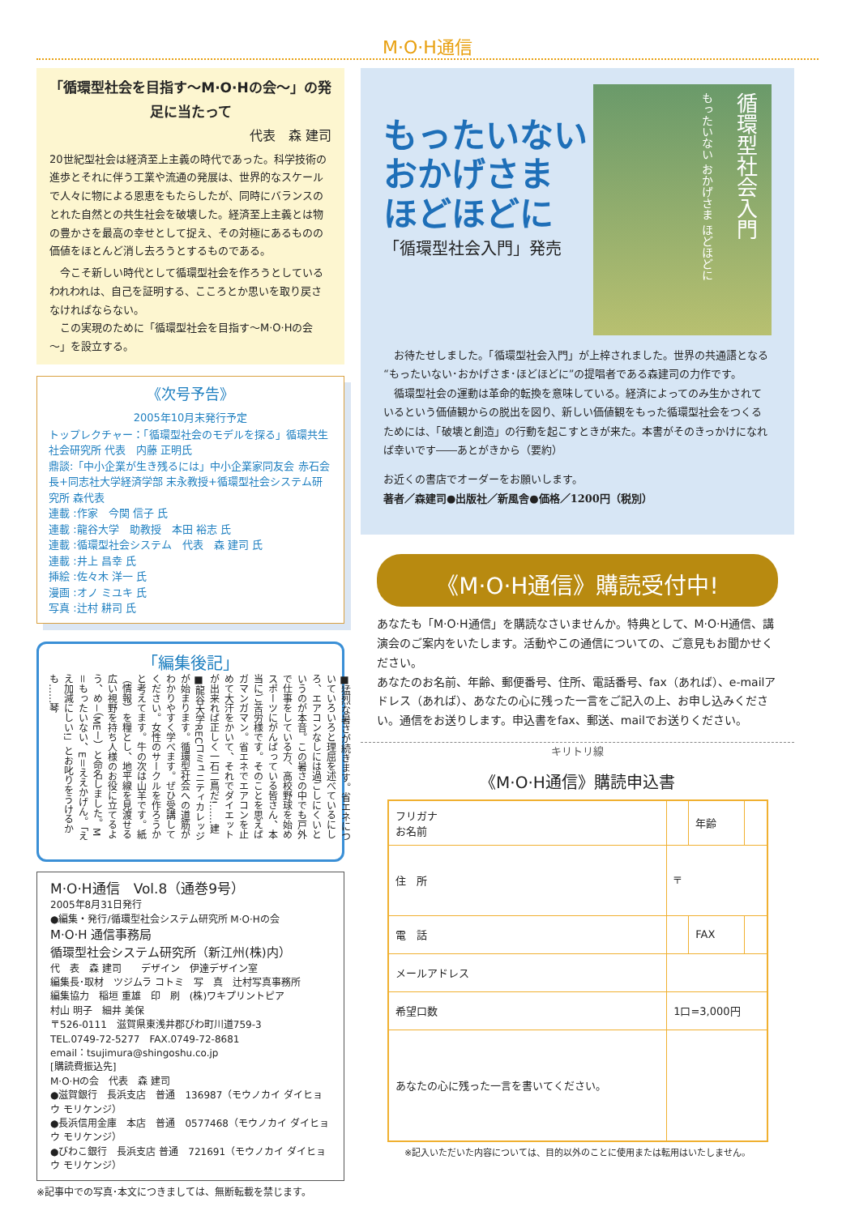M·O·H通信
「循環型社会を目指す～M·O·Hの会～」の発足に当たって
代表　森 建司
20世紀型社会は経済至上主義の時代であった。科学技術の進歩とそれに伴う工業や流通の発展は、世界的なスケールで人々に物による恩恵をもたらしたが、同時にバランスのとれた自然との共生社会を破壊した。経済至上主義とは物の豊かさを最高の幸せとして捉え、その対極にあるものの価値をほとんど消し去ろうとするものである。
　今こそ新しい時代として循環型社会を作ろうとしているわれわれは、自己を証明する、こころとか思いを取り戻さなければならない。
　この実現のために「循環型社会を目指す～M·O·Hの会～」を設立する。
《次号予告》
2005年10月末発行予定
トップレクチャー：「循環型社会のモデルを探る」循環共生社会研究所 代表　内藤 正明氏
鼎談:「中小企業が生き残るには」中小企業家同友会 赤石会長+同志社大学経済学部 末永教授+循環型社会システム研究所 森代表
連載 :作家　今関 信子 氏
連載 :龍谷大学　助教授　本田 裕志 氏
連載 :循環型社会システム　代表　森 建司 氏
連載 :井上 昌幸 氏
挿絵 :佐々木 洋一 氏
漫画 :オノ ミユキ 氏
写真 :辻村 耕司 氏
「編集後記」
■猛烈な暑さが続きます。省エネについていろいろと理屈を述べているにしろ、エアコンなしには過ごしにくいというのが本音。この暑さの中でも戸外で仕事をしている方、高校野球を始めスポーツにがんばっている皆さん、本当にご苦労様です。そのことを思えばガマンガマン。省エネでエアコンを止めて大汗をかいて、それでダイエットが出来れば正しく一石二鳥だ!……建 ■龍谷大学RECコミュニティカレッジが始まります。循環型社会への道筋がわかりやすく学べます。ぜひ受講してください。女性のサークルを作ろうかと考えてます。牛の次は山羊です。紙（情報）を糧とし、地平線を見渡せる広い視野を持ち人様のお役に立てるよう、め－（MEー）と命名しました。M＝もったいない、E＝ええかげん。「ええ加減にしい!」とお叱りをうけるかも……琴
M·O·H通信　Vol.8（通巻9号）
2005年8月31日発行
●編集・発行/循環型社会システム研究所 M·O·Hの会
M·O·H 通信事務局
循環型社会システム研究所（新江州(株)内）
代　表　森 建司　　デザイン　伊達デザイン室
編集長･取材　ツジムラ コトミ　写　真　辻村写真事務所
編集協力　稲垣 重雄　印　刷　(株)ワキプリントピア
村山 明子　細井 美保
〒526-0111　滋賀県東浅井郡びわ町川道759-3
TEL.0749-72-5277　FAX.0749-72-8681
email：tsujimura@shingoshu.co.jp
[購読費振込先]
M·O·Hの会　代表　森 建司
●滋賀銀行　長浜支店　普通　136987（モウノカイ ダイヒョウ モリケンジ）
●長浜信用金庫　本店　普通　0577468（モウノカイ ダイヒョウ モリケンジ）
●びわこ銀行　長浜支店 普通　721691（モウノカイ ダイヒョウ モリケンジ）
※記事中での写真･本文につきましては、無断転載を禁じます。
循環型社会入門
もったいない おかげさま ほどほどに
もったいない
おかげさま
ほどほどに
「循環型社会入門」発売
　お待たせしました。「循環型社会入門」が上梓されました。世界の共通語となる“もったいない･おかげさま･ほどほどに”の提唱者である森建司の力作です。
　循環型社会の運動は革命的転換を意味している。経済によってのみ生かされているという価値観からの脱出を図り、新しい価値観をもった循環型社会をつくるためには、「破壊と創造」の行動を起こすときが来た。本書がそのきっかけになれば幸いです――あとがきから（要約）
お近くの書店でオーダーをお願いします。
著者／森建司●出版社／新風舎●価格／1200円（税別）
《M·O·H通信》購読受付中!
あなたも「M·O·H通信」を購読なさいませんか。特典として、M·O·H通信、講演会のご案内をいたします。活動やこの通信についての、ご意見もお聞かせください。
あなたのお名前、年齢、郵便番号、住所、電話番号、fax（あれば）、e-mailアドレス（あれば）、あなたの心に残った一言をご記入の上、お申し込みください。通信をお送りします。申込書をfax、郵送、mailでお送りください。
キリトリ線
《M·O·H通信》購読申込書
| フリガナ お名前 | | 年齢 | |
| 住 所 | 〒 | | |
| 電 話 | | FAX | |
| メールアドレス | | | |
| 希望口数 | 1口=3,000円 | | |
| あなたの心に残った一言を書いてください。 | | | |
※記入いただいた内容については、目的以外のことに使用または転用はいたしません。